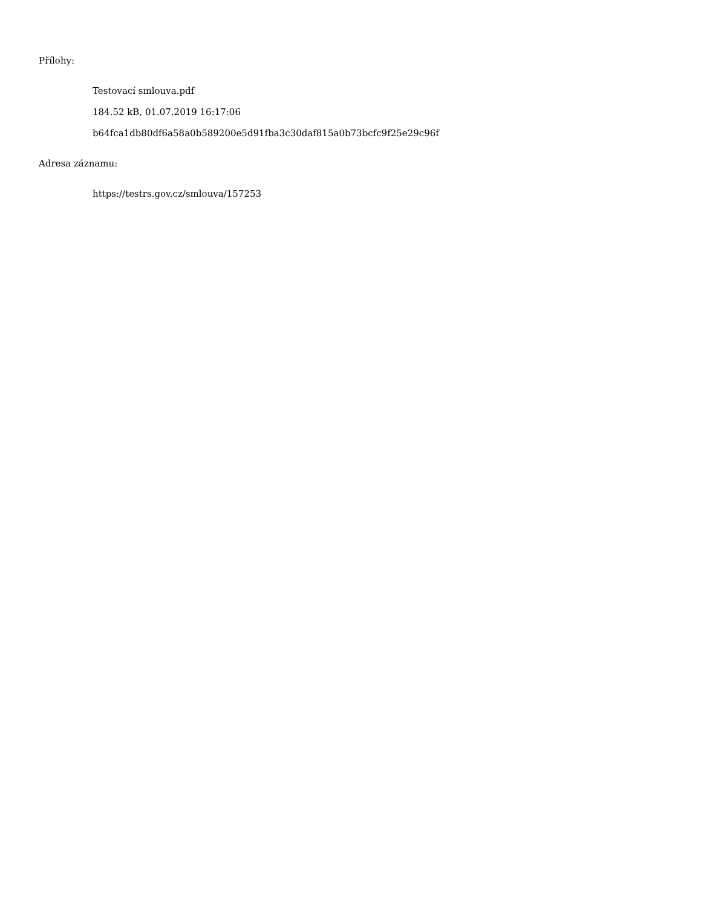Přílohy:
Testovací smlouva.pdf
184.52 kB, 01.07.2019 16:17:06
b64fca1db80df6a58a0b589200e5d91fba3c30daf815a0b73bcfc9f25e29c96f
Adresa záznamu:
https://testrs.gov.cz/smlouva/157253